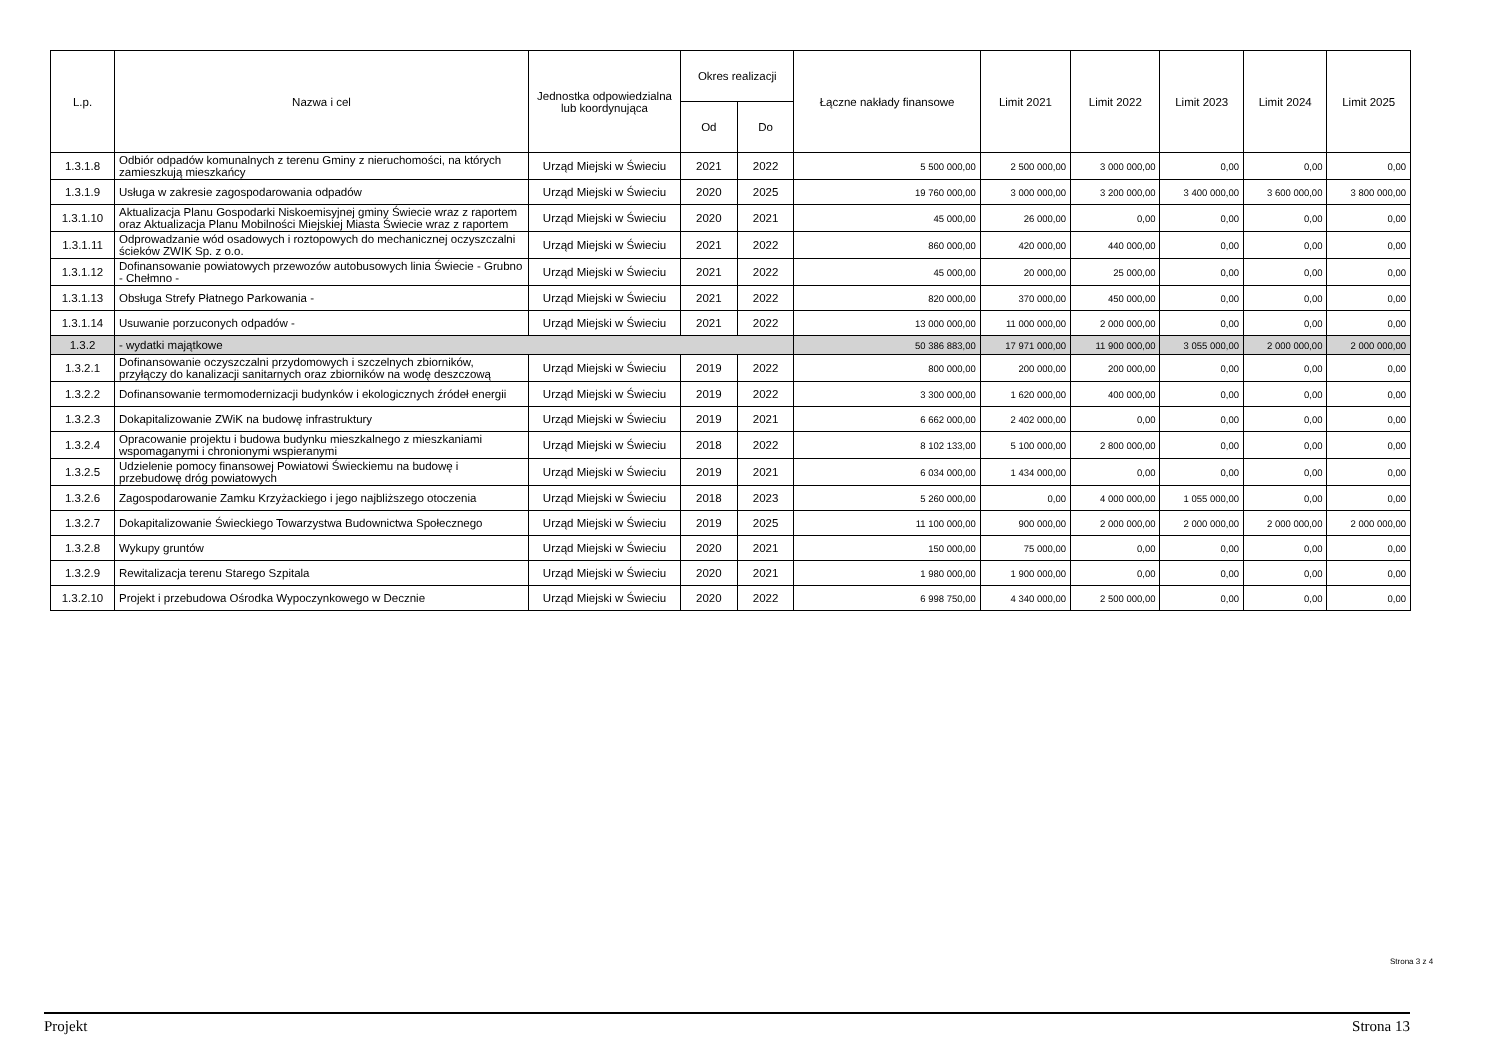| L.p. | Nazwa i cel | Jednostka odpowiedzialna lub koordynująca | Okres realizacji | | Łączne nakłady finansowe | Limit 2021 | Limit 2022 | Limit 2023 | Limit 2024 | Limit 2025 |
| --- | --- | --- | --- | --- | --- | --- | --- | --- | --- | --- |
| | | | Od | Do | | | | | | |
| 1.3.1.8 | Odbiór odpadów komunalnych z terenu Gminy z nieruchomości, na których zamieszkują mieszkańcy | Urząd Miejski w Świeciu | 2021 | 2022 | 5 500 000,00 | 2 500 000,00 | 3 000 000,00 | 0,00 | 0,00 | 0,00 |
| 1.3.1.9 | Usługa w zakresie zagospodarowania odpadów | Urząd Miejski w Świeciu | 2020 | 2025 | 19 760 000,00 | 3 000 000,00 | 3 200 000,00 | 3 400 000,00 | 3 600 000,00 | 3 800 000,00 |
| 1.3.1.10 | Aktualizacja Planu Gospodarki Niskoemisyjnej gminy Świecie wraz z raportem oraz Aktualizacja Planu Mobilności Miejskiej Miasta Świecie wraz z raportem | Urząd Miejski w Świeciu | 2020 | 2021 | 45 000,00 | 26 000,00 | 0,00 | 0,00 | 0,00 | 0,00 |
| 1.3.1.11 | Odprowadzanie wód osadowych i roztopowych do mechanicznej oczyszczalni ścieków ZWIK Sp. z o.o. | Urząd Miejski w Świeciu | 2021 | 2022 | 860 000,00 | 420 000,00 | 440 000,00 | 0,00 | 0,00 | 0,00 |
| 1.3.1.12 | Dofinansowanie powiatowych przewozów autobusowych linia Świecie - Grubno - Chełmno - | Urząd Miejski w Świeciu | 2021 | 2022 | 45 000,00 | 20 000,00 | 25 000,00 | 0,00 | 0,00 | 0,00 |
| 1.3.1.13 | Obsługa Strefy Płatnego Parkowania - | Urząd Miejski w Świeciu | 2021 | 2022 | 820 000,00 | 370 000,00 | 450 000,00 | 0,00 | 0,00 | 0,00 |
| 1.3.1.14 | Usuwanie porzuconych odpadów - | Urząd Miejski w Świeciu | 2021 | 2022 | 13 000 000,00 | 11 000 000,00 | 2 000 000,00 | 0,00 | 0,00 | 0,00 |
| 1.3.2 | - wydatki majątkowe | | | | 50 386 883,00 | 17 971 000,00 | 11 900 000,00 | 3 055 000,00 | 2 000 000,00 | 2 000 000,00 |
| 1.3.2.1 | Dofinansowanie oczyszczalni przydomowych i szczelnych zbiorników, przyłączy do kanalizacji sanitarnych oraz zbiorników na wodę deszczową | Urząd Miejski w Świeciu | 2019 | 2022 | 800 000,00 | 200 000,00 | 200 000,00 | 0,00 | 0,00 | 0,00 |
| 1.3.2.2 | Dofinansowanie termomodernizacji budynków i ekologicznych źródeł energii | Urząd Miejski w Świeciu | 2019 | 2022 | 3 300 000,00 | 1 620 000,00 | 400 000,00 | 0,00 | 0,00 | 0,00 |
| 1.3.2.3 | Dokapitalizowanie ZWiK na budowę infrastruktury | Urząd Miejski w Świeciu | 2019 | 2021 | 6 662 000,00 | 2 402 000,00 | 0,00 | 0,00 | 0,00 | 0,00 |
| 1.3.2.4 | Opracowanie projektu i budowa budynku mieszkalnego z mieszkaniami wspomaganymi i chronionymi wspieranymi | Urząd Miejski w Świeciu | 2018 | 2022 | 8 102 133,00 | 5 100 000,00 | 2 800 000,00 | 0,00 | 0,00 | 0,00 |
| 1.3.2.5 | Udzielenie pomocy finansowej Powiatowi Świeckiemu na budowę i przebudowę dróg powiatowych | Urząd Miejski w Świeciu | 2019 | 2021 | 6 034 000,00 | 1 434 000,00 | 0,00 | 0,00 | 0,00 | 0,00 |
| 1.3.2.6 | Zagospodarowanie Zamku Krzyżackiego i jego najbliższego otoczenia | Urząd Miejski w Świeciu | 2018 | 2023 | 5 260 000,00 | 0,00 | 4 000 000,00 | 1 055 000,00 | 0,00 | 0,00 |
| 1.3.2.7 | Dokapitalizowanie Świeckiego Towarzystwa Budownictwa Społecznego | Urząd Miejski w Świeciu | 2019 | 2025 | 11 100 000,00 | 900 000,00 | 2 000 000,00 | 2 000 000,00 | 2 000 000,00 | 2 000 000,00 |
| 1.3.2.8 | Wykupy gruntów | Urząd Miejski w Świeciu | 2020 | 2021 | 150 000,00 | 75 000,00 | 0,00 | 0,00 | 0,00 | 0,00 |
| 1.3.2.9 | Rewitalizacja terenu Starego Szpitala | Urząd Miejski w Świeciu | 2020 | 2021 | 1 980 000,00 | 1 900 000,00 | 0,00 | 0,00 | 0,00 | 0,00 |
| 1.3.2.10 | Projekt i przebudowa Ośrodka Wypoczynkowego w Decznie | Urząd Miejski w Świeciu | 2020 | 2022 | 6 998 750,00 | 4 340 000,00 | 2 500 000,00 | 0,00 | 0,00 | 0,00 |
Strona 3 z 4
Projekt Strona 13